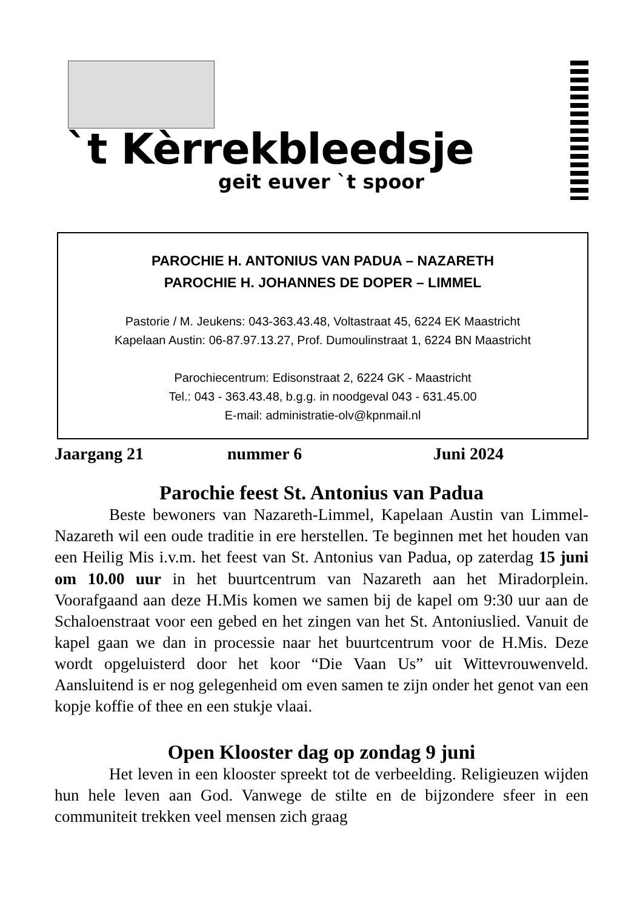`t Kèrrekbleedsje
geit euver `t spoor
PAROCHIE H. ANTONIUS VAN PADUA – NAZARETH
PAROCHIE H. JOHANNES DE DOPER – LIMMEL
Pastorie / M. Jeukens: 043-363.43.48, Voltastraat 45, 6224 EK Maastricht
Kapelaan Austin: 06-87.97.13.27, Prof. Dumoulinstraat 1, 6224 BN Maastricht
Parochiecentrum: Edisonstraat 2, 6224 GK - Maastricht
Tel.: 043 - 363.43.48, b.g.g. in noodgeval 043 - 631.45.00
E-mail: administratie-olv@kpnmail.nl
Jaargang 21 nummer 6 Juni 2024
Parochie feest St. Antonius van Padua
Beste bewoners van Nazareth-Limmel, Kapelaan Austin van Limmel-Nazareth wil een oude traditie in ere herstellen. Te beginnen met het houden van een Heilig Mis i.v.m. het feest van St. Antonius van Padua, op zaterdag 15 juni om 10.00 uur in het buurtcentrum van Nazareth aan het Miradorplein. Voorafgaand aan deze H.Mis komen we samen bij de kapel om 9:30 uur aan de Schaloenstraat voor een gebed en het zingen van het St. Antoniuslied. Vanuit de kapel gaan we dan in processie naar het buurtcentrum voor de H.Mis. Deze wordt opgeluisterd door het koor “Die Vaan Us” uit Wittevrouwenveld. Aansluitend is er nog gelegenheid om even samen te zijn onder het genot van een kopje koffie of thee en een stukje vlaai.
Open Klooster dag op zondag 9 juni
Het leven in een klooster spreekt tot de verbeelding. Religieuzen wijden hun hele leven aan God. Vanwege de stilte en de bijzondere sfeer in een communiteit trekken veel mensen zich graag